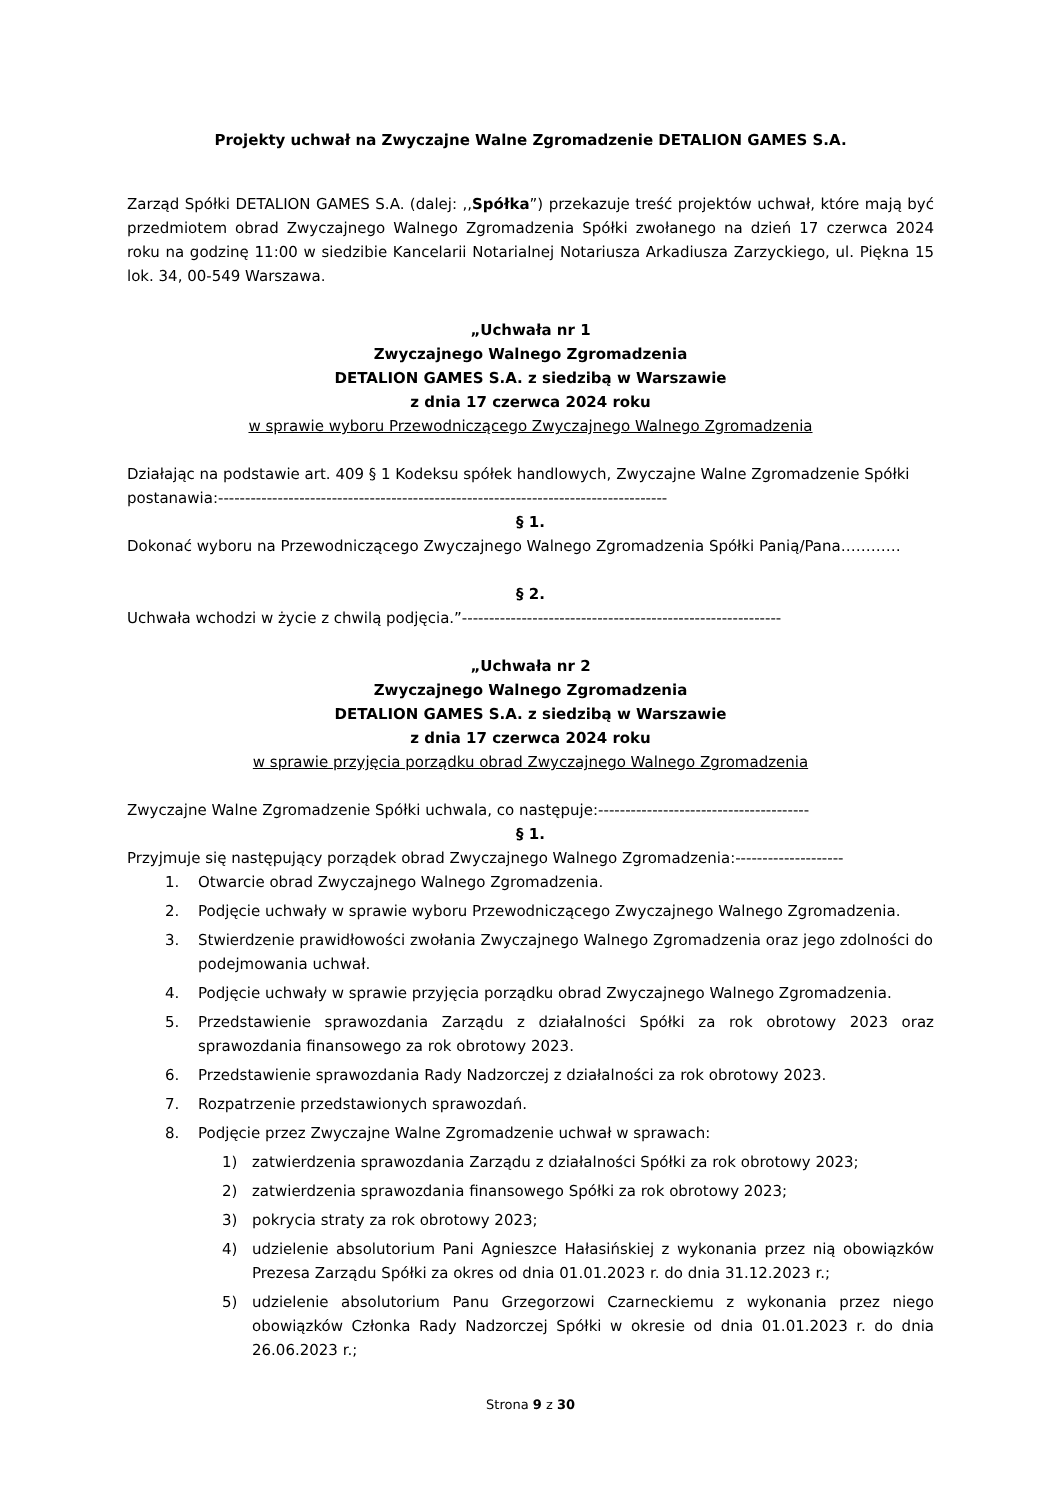Projekty uchwał na Zwyczajne Walne Zgromadzenie DETALION GAMES S.A.
Zarząd Spółki DETALION GAMES S.A. (dalej: ,,Spółka”) przekazuje treść projektów uchwał, które mają być przedmiotem obrad Zwyczajnego Walnego Zgromadzenia Spółki zwołanego na dzień 17 czerwca 2024 roku na godzinę 11:00 w siedzibie Kancelarii Notarialnej Notariusza Arkadiusza Zarzyckiego, ul. Piękna 15 lok. 34, 00-549 Warszawa.
„Uchwała nr 1
Zwyczajnego Walnego Zgromadzenia
DETALION GAMES S.A. z siedzibą w Warszawie
z dnia 17 czerwca 2024 roku
w sprawie wyboru Przewodniczącego Zwyczajnego Walnego Zgromadzenia
Działając na podstawie art. 409 § 1 Kodeksu spółek handlowych, Zwyczajne Walne Zgromadzenie Spółki postanawia:-----------------------------------------------------------------------------------
§ 1.
Dokonać wyboru na Przewodniczącego Zwyczajnego Walnego Zgromadzenia Spółki Panią/Pana…………
§ 2.
Uchwała wchodzi w życie z chwilą podjęcia.”-----------------------------------------------------------
„Uchwała nr 2
Zwyczajnego Walnego Zgromadzenia
DETALION GAMES S.A. z siedzibą w Warszawie
z dnia 17 czerwca 2024 roku
w sprawie przyjęcia porządku obrad Zwyczajnego Walnego Zgromadzenia
Zwyczajne Walne Zgromadzenie Spółki uchwala, co następuje:---------------------------------------
§ 1.
Przyjmuje się następujący porządek obrad Zwyczajnego Walnego Zgromadzenia:--------------------
1. Otwarcie obrad Zwyczajnego Walnego Zgromadzenia.
2. Podjęcie uchwały w sprawie wyboru Przewodniczącego Zwyczajnego Walnego Zgromadzenia.
3. Stwierdzenie prawidłowości zwołania Zwyczajnego Walnego Zgromadzenia oraz jego zdolności do podejmowania uchwał.
4. Podjęcie uchwały w sprawie przyjęcia porządku obrad Zwyczajnego Walnego Zgromadzenia.
5. Przedstawienie sprawozdania Zarządu z działalności Spółki za rok obrotowy 2023 oraz sprawozdania finansowego za rok obrotowy 2023.
6. Przedstawienie sprawozdania Rady Nadzorczej z działalności za rok obrotowy 2023.
7. Rozpatrzenie przedstawionych sprawozdań.
8. Podjęcie przez Zwyczajne Walne Zgromadzenie uchwał w sprawach:
1) zatwierdzenia sprawozdania Zarządu z działalności Spółki za rok obrotowy 2023;
2) zatwierdzenia sprawozdania finansowego Spółki za rok obrotowy 2023;
3) pokrycia straty za rok obrotowy 2023;
4) udzielenie absolutorium Pani Agnieszce Hałasińskiej z wykonania przez nią obowiązków Prezesa Zarządu Spółki za okres od dnia 01.01.2023 r. do dnia 31.12.2023 r.;
5) udzielenie absolutorium Panu Grzegorzowi Czarneckiemu z wykonania przez niego obowiązków Członka Rady Nadzorczej Spółki w okresie od dnia 01.01.2023 r. do dnia 26.06.2023 r.;
Strona 9 z 30